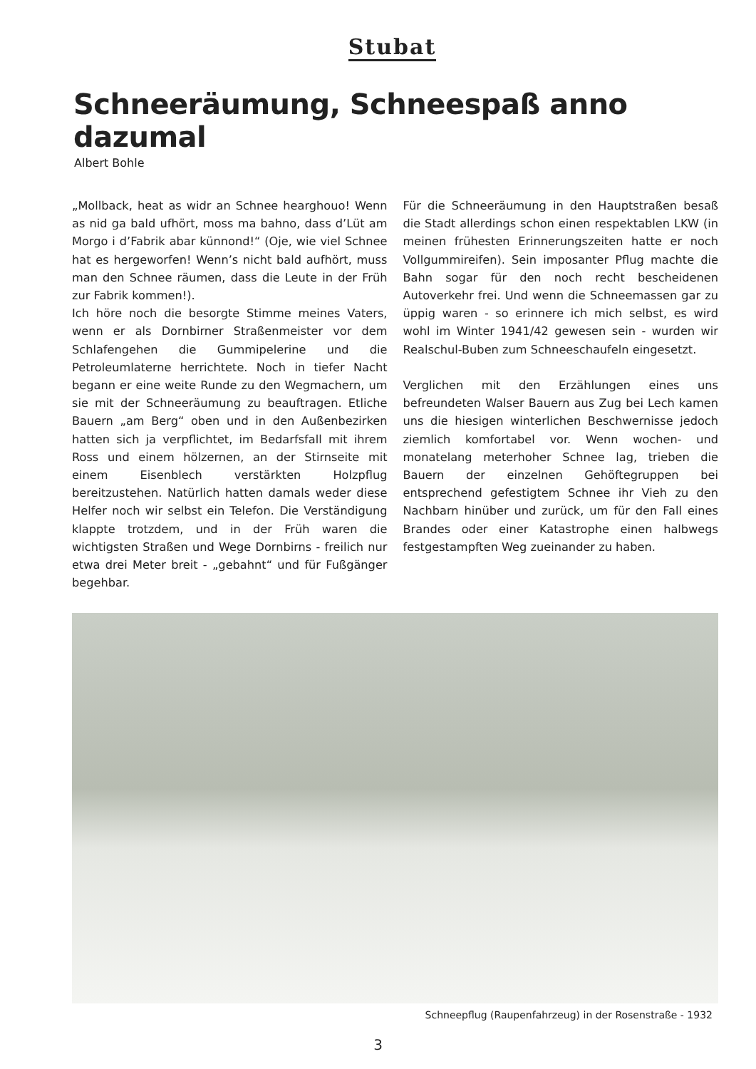Stubat
Schneeräumung, Schneespaß anno dazumal
Albert Bohle
„Mollback, heat as widr an Schnee hearghouo! Wenn as nid ga bald ufhört, moss ma bahno, dass d’Lüt am Morgo i d’Fabrik abar künnond!“ (Oje, wie viel Schnee hat es hergeworfen! Wenn’s nicht bald aufhört, muss man den Schnee räumen, dass die Leute in der Früh zur Fabrik kommen!).
Ich höre noch die besorgte Stimme meines Vaters, wenn er als Dornbirner Straßenmeister vor dem Schlafengehen die Gummipelerine und die Petroleumlaterne herrichtete. Noch in tiefer Nacht begann er eine weite Runde zu den Wegmachern, um sie mit der Schneeräumung zu beauftragen. Etliche Bauern „am Berg“ oben und in den Außenbezirken hatten sich ja verpflichtet, im Bedarfsfall mit ihrem Ross und einem hölzernen, an der Stirnseite mit einem Eisenblech verstärkten Holzpflug bereitzustehen. Natürlich hatten damals weder diese Helfer noch wir selbst ein Telefon. Die Verständigung klappte trotzdem, und in der Früh waren die wichtigsten Straßen und Wege Dornbirns - freilich nur etwa drei Meter breit - „gebahnt“ und für Fußgänger begehbar.
Für die Schneeräumung in den Hauptstraßen besaß die Stadt allerdings schon einen respektablen LKW (in meinen frühesten Erinnerungszeiten hatte er noch Vollgummireifen). Sein imposanter Pflug machte die Bahn sogar für den noch recht bescheidenen Autoverkehr frei. Und wenn die Schneemassen gar zu üppig waren - so erinnere ich mich selbst, es wird wohl im Winter 1941/42 gewesen sein - wurden wir Realschul-Buben zum Schneeschaufeln eingesetzt.
Verglichen mit den Erzählungen eines uns befreundeten Walser Bauern aus Zug bei Lech kamen uns die hiesigen winterlichen Beschwernisse jedoch ziemlich komfortabel vor. Wenn wochen- und monatelang meterhoher Schnee lag, trieben die Bauern der einzelnen Gehöftegruppen bei entsprechend gefestigtem Schnee ihr Vieh zu den Nachbarn hinüber und zurück, um für den Fall eines Brandes oder einer Katastrophe einen halbwegs festgestampften Weg zueinander zu haben.
Schneepflug (Raupenfahrzeug) in der Rosenstraße - 1932
3